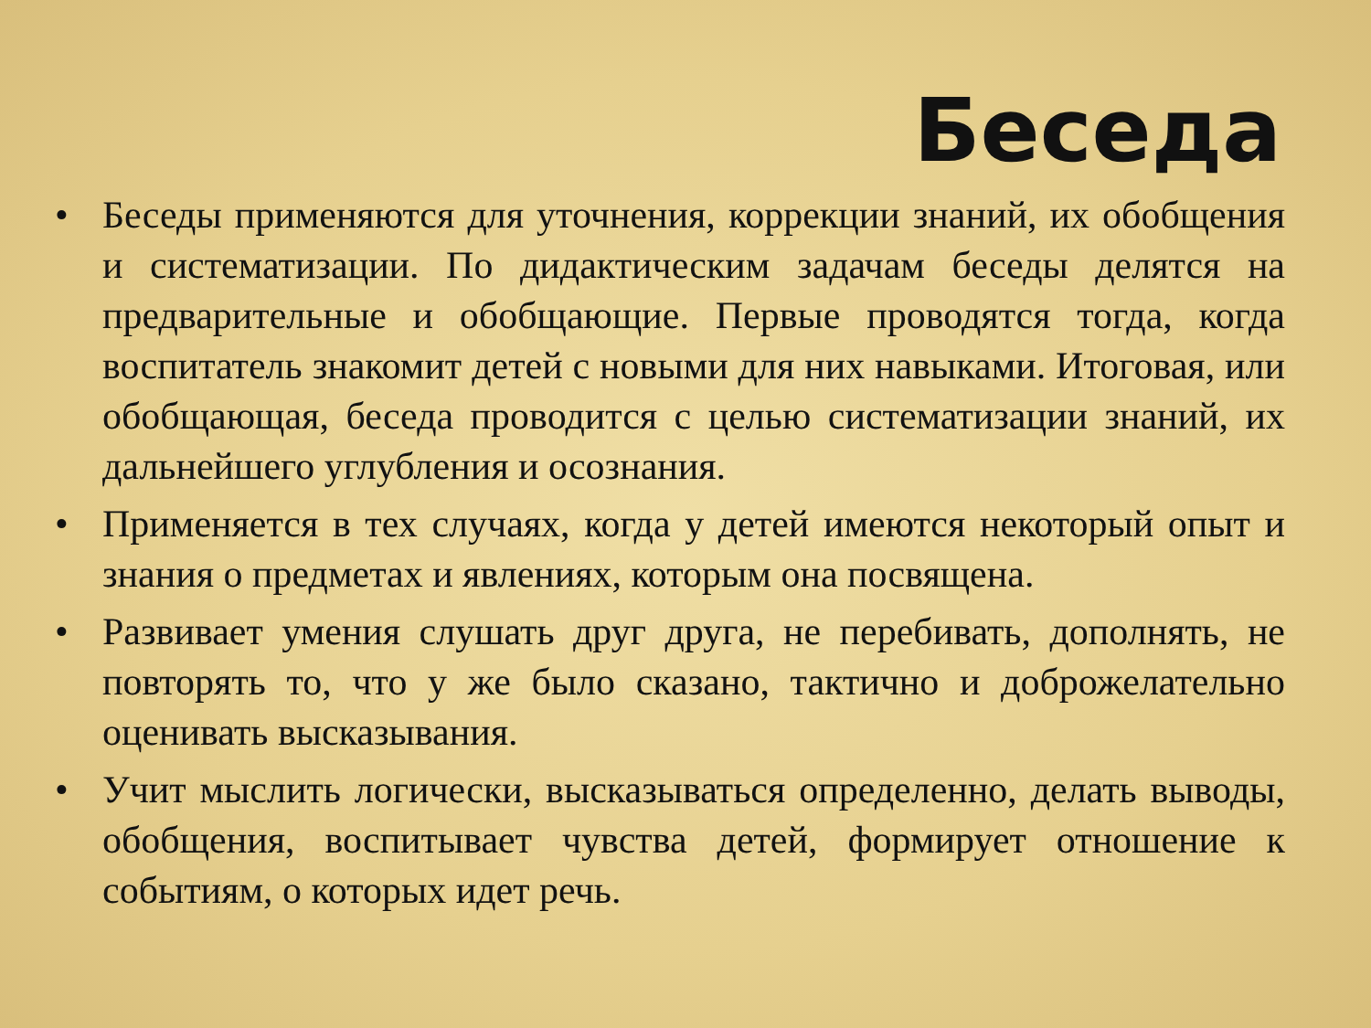Беседа
• Беседы применяются для уточнения, коррекции знаний, их обобщения и систематизации. По дидактическим задачам беседы делятся на предварительные и обобщающие. Первые проводятся тогда, когда воспитатель знакомит детей с новыми для них навыками. Итоговая, или обобщающая, беседа проводится с целью систематизации знаний, их дальнейшего углубления и осознания.
• Применяется в тех случаях, когда у детей имеются некоторый опыт и знания о предметах и явлениях, которым она посвящена.
• Развивает умения слушать друг друга, не перебивать, дополнять, не повторять то, что у же было сказано, тактично и доброжелательно оценивать высказывания.
• Учит мыслить логически, высказываться определенно, делать выводы, обобщения, воспитывает чувства детей, формирует отношение к событиям, о которых идет речь.